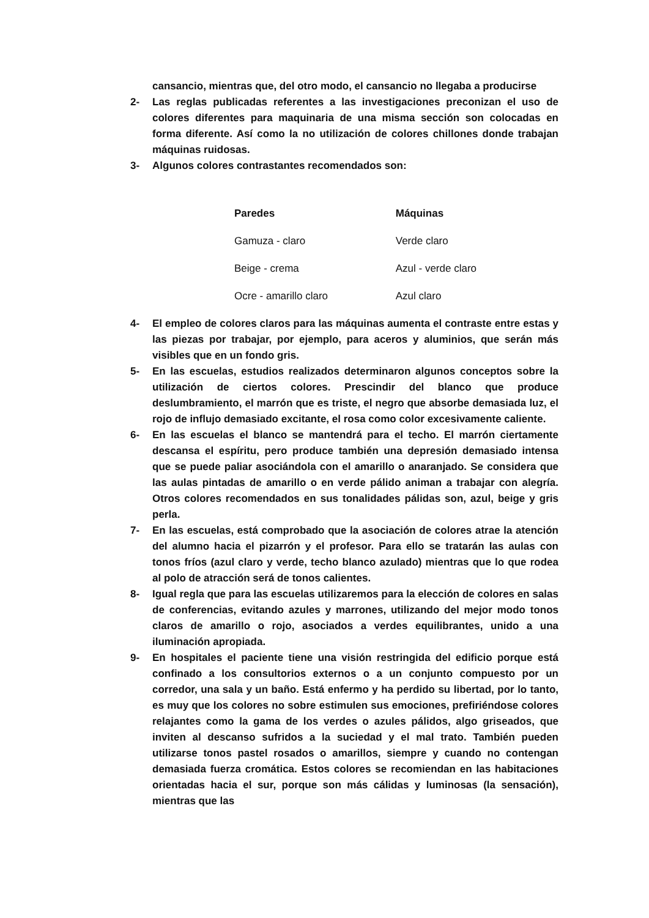cansancio, mientras que, del otro modo, el cansancio no llegaba a producirse
2- Las reglas publicadas referentes a las investigaciones preconizan el uso de colores diferentes para maquinaria de una misma sección son colocadas en forma diferente. Así como la no utilización de colores chillones donde trabajan máquinas ruidosas.
3- Algunos colores contrastantes recomendados son:
| Paredes | Máquinas |
| --- | --- |
| Gamuza - claro | Verde claro |
| Beige - crema | Azul - verde claro |
| Ocre - amarillo claro | Azul claro |
4- El empleo de colores claros para las máquinas aumenta el contraste entre estas y las piezas por trabajar, por ejemplo, para aceros y aluminios, que serán más visibles que en un fondo gris.
5- En las escuelas, estudios realizados determinaron algunos conceptos sobre la utilización de ciertos colores. Prescindir del blanco que produce deslumbramiento, el marrón que es triste, el negro que absorbe demasiada luz, el rojo de influjo demasiado excitante, el rosa como color excesivamente caliente.
6- En las escuelas el blanco se mantendrá para el techo. El marrón ciertamente descansa el espíritu, pero produce también una depresión demasiado intensa que se puede paliar asociándola con el amarillo o anaranjado. Se considera que las aulas pintadas de amarillo o en verde pálido animan a trabajar con alegría. Otros colores recomendados en sus tonalidades pálidas son, azul, beige y gris perla.
7- En las escuelas, está comprobado que la asociación de colores atrae la atención del alumno hacia el pizarrón y el profesor. Para ello se tratarán las aulas con tonos fríos (azul claro y verde, techo blanco azulado) mientras que lo que rodea al polo de atracción será de tonos calientes.
8- Igual regla que para las escuelas utilizaremos para la elección de colores en salas de conferencias, evitando azules y marrones, utilizando del mejor modo tonos claros de amarillo o rojo, asociados a verdes equilibrantes, unido a una iluminación apropiada.
9- En hospitales el paciente tiene una visión restringida del edificio porque está confinado a los consultorios externos o a un conjunto compuesto por un corredor, una sala y un baño. Está enfermo y ha perdido su libertad, por lo tanto, es muy que los colores no sobre estimulen sus emociones, prefiriéndose colores relajantes como la gama de los verdes o azules pálidos, algo griseados, que inviten al descanso sufridos a la suciedad y el mal trato. También pueden utilizarse tonos pastel rosados o amarillos, siempre y cuando no contengan demasiada fuerza cromática. Estos colores se recomiendan en las habitaciones orientadas hacia el sur, porque son más cálidas y luminosas (la sensación), mientras que las